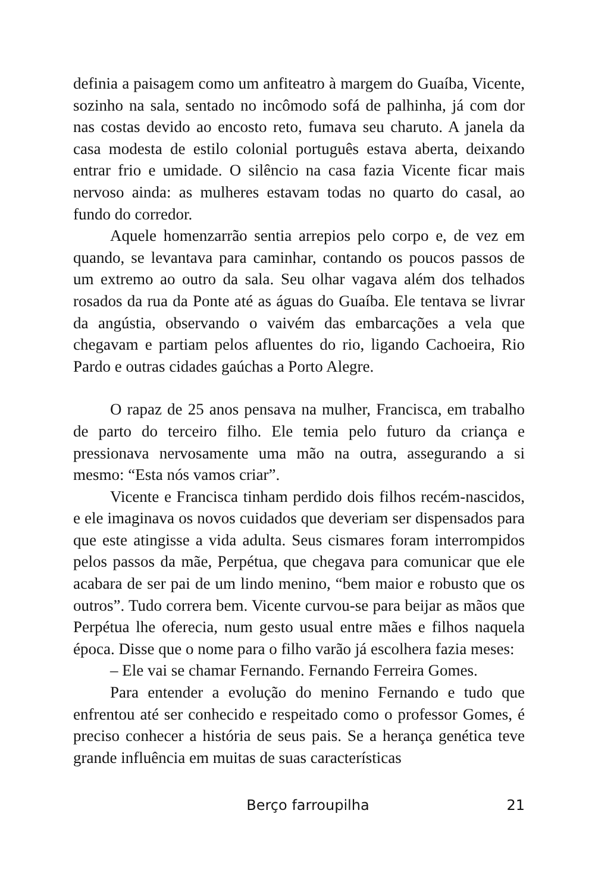definia a paisagem como um anfiteatro à margem do Guaíba, Vicente, sozinho na sala, sentado no incômodo sofá de palhinha, já com dor nas costas devido ao encosto reto, fumava seu charuto. A janela da casa modesta de estilo colonial português estava aberta, deixando entrar frio e umidade. O silêncio na casa fazia Vicente ficar mais nervoso ainda: as mulheres estavam todas no quarto do casal, ao fundo do corredor.
Aquele homenzarrão sentia arrepios pelo corpo e, de vez em quando, se levantava para caminhar, contando os poucos passos de um extremo ao outro da sala. Seu olhar vagava além dos telhados rosados da rua da Ponte até as águas do Guaíba. Ele tentava se livrar da angústia, observando o vaivém das embarcações a vela que chegavam e partiam pelos afluentes do rio, ligando Cachoeira, Rio Pardo e outras cidades gaúchas a Porto Alegre.
O rapaz de 25 anos pensava na mulher, Francisca, em trabalho de parto do terceiro filho. Ele temia pelo futuro da criança e pressionava nervosamente uma mão na outra, assegurando a si mesmo: “Esta nós vamos criar”.
Vicente e Francisca tinham perdido dois filhos recém-nascidos, e ele imaginava os novos cuidados que deveriam ser dispensados para que este atingisse a vida adulta. Seus cismares foram interrompidos pelos passos da mãe, Perpétua, que chegava para comunicar que ele acabara de ser pai de um lindo menino, “bem maior e robusto que os outros”. Tudo correra bem. Vicente curvou-se para beijar as mãos que Perpétua lhe oferecia, num gesto usual entre mães e filhos naquela época. Disse que o nome para o filho varão já escolhera fazia meses:
– Ele vai se chamar Fernando. Fernando Ferreira Gomes.
Para entender a evolução do menino Fernando e tudo que enfrentou até ser conhecido e respeitado como o professor Gomes, é preciso conhecer a história de seus pais. Se a herança genética teve grande influência em muitas de suas características
Berço farroupilha
21